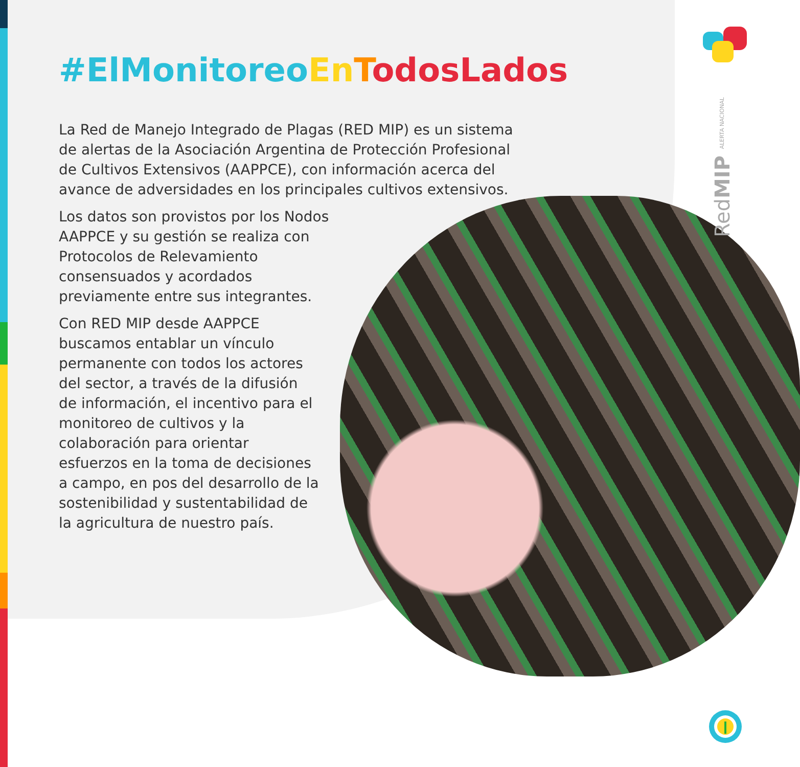RedMIP ALERTA NACIONAL
#ElMonitoreo En TodosLados
La Red de Manejo Integrado de Plagas (RED MIP) es un sistema de alertas de la Asociación Argentina de Protección Profesional de Cultivos Extensivos (AAPPCE), con información acerca del avance de adversidades en los principales cultivos extensivos.
Los datos son provistos por los Nodos AAPPCE y su gestión se realiza con Protocolos de Relevamiento consensuados y acordados previamente entre sus integrantes.
Con RED MIP desde AAPPCE buscamos entablar un vínculo permanente con todos los actores del sector, a través de la difusión de información, el incentivo para el monitoreo de cultivos y la colaboración para orientar esfuerzos en la toma de decisiones a campo, en pos del desarrollo de la sostenibilidad y sustentabilidad de la agricultura de nuestro país.